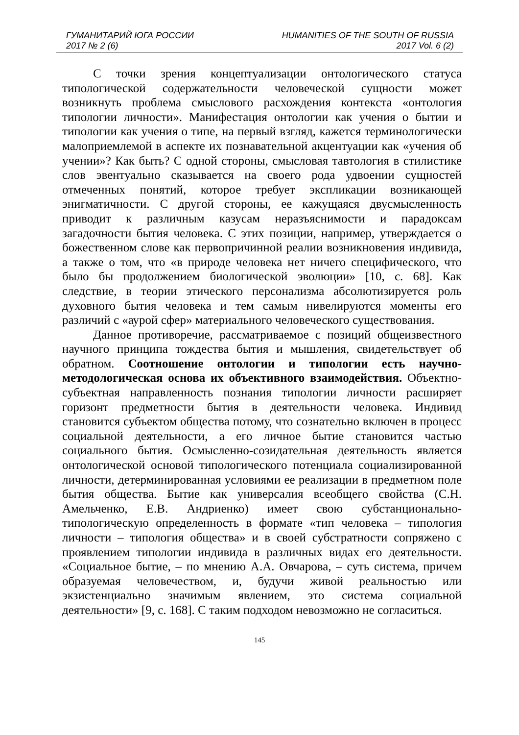ГУМАНИТАРИЙ ЮГА РОССИИ HUMANITIES OF THE SOUTH OF RUSSIA
2017 № 2 (6) 2017 Vol. 6 (2)
С точки зрения концептуализации онтологического статуса типологической содержательности человеческой сущности может возникнуть проблема смыслового расхождения контекста «онтология типологии личности». Манифестация онтологии как учения о бытии и типологии как учения о типе, на первый взгляд, кажется терминологически малоприемлемой в аспекте их познавательной акцентуации как «учения об учении»? Как быть? С одной стороны, смысловая тавтология в стилистике слов эвентуально сказывается на своего рода удвоении сущностей отмеченных понятий, которое требует экспликации возникающей энигматичности. С другой стороны, ее кажущаяся двусмысленность приводит к различным казусам неразъяснимости и парадоксам загадочности бытия человека. С этих позиции, например, утверждается о божественном слове как первопричинной реалии возникновения индивида, а также о том, что «в природе человека нет ничего специфического, что было бы продолжением биологической эволюции» [10, с. 68]. Как следствие, в теории этического персонализма абсолютизируется роль духовного бытия человека и тем самым нивелируются моменты его различий с «аурой сфер» материального человеческого существования.
Данное противоречие, рассматриваемое с позиций общеизвестного научного принципа тождества бытия и мышления, свидетельствует об обратном. Соотношение онтологии и типологии есть научно-методологическая основа их объективного взаимодействия. Объектно-субъектная направленность познания типологии личности расширяет горизонт предметности бытия в деятельности человека. Индивид становится субъектом общества потому, что сознательно включен в процесс социальной деятельности, а его личное бытие становится частью социального бытия. Осмысленно-созидательная деятельность является онтологической основой типологического потенциала социализированной личности, детерминированная условиями ее реализации в предметном поле бытия общества. Бытие как универсалия всеобщего свойства (С.Н. Амельченко, Е.В. Андриенко) имеет свою субстанционально-типологическую определенность в формате «тип человека – типология личности – типология общества» и в своей субстратности сопряжено с проявлением типологии индивида в различных видах его деятельности. «Социальное бытие, – по мнению А.А. Овчарова, – суть система, причем образуемая человечеством, и, будучи живой реальностью или экзистенциально значимым явлением, это система социальной деятельности» [9, с. 168]. С таким подходом невозможно не согласиться.
145